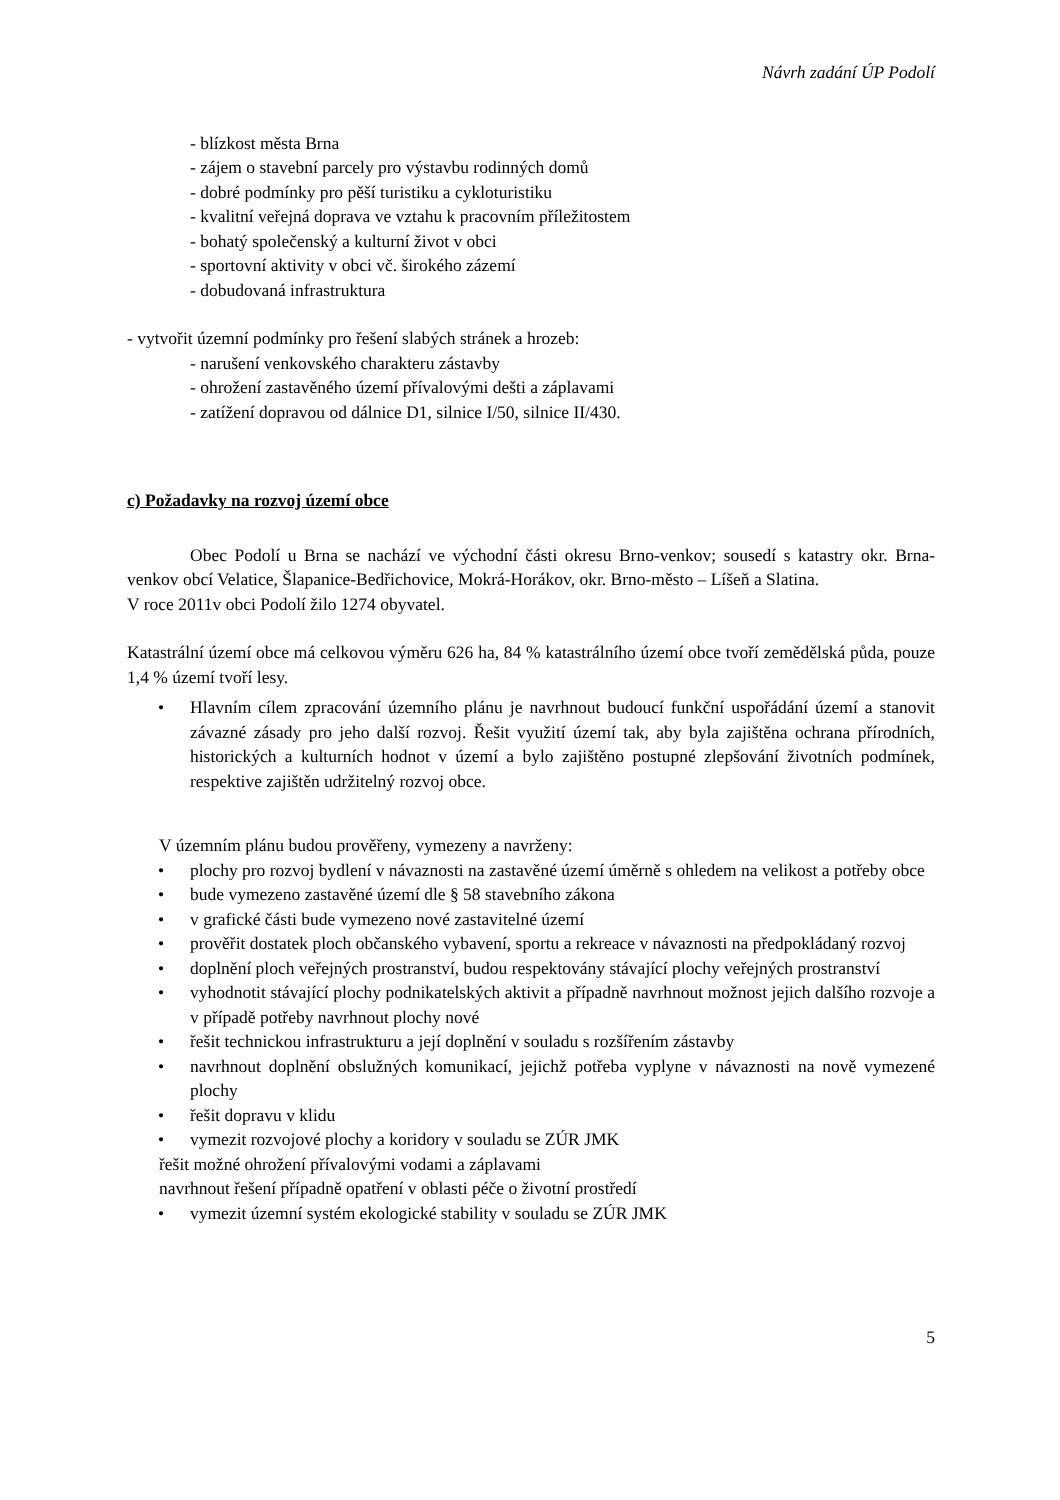Návrh zadání ÚP Podolí
- blízkost města Brna
- zájem o stavební parcely pro výstavbu rodinných domů
- dobré podmínky pro pěší turistiku a cykloturistiku
- kvalitní veřejná doprava ve vztahu k pracovním příležitostem
- bohatý společenský a kulturní život v obci
- sportovní aktivity v obci vč. širokého zázemí
- dobudovaná infrastruktura
- vytvořit územní podmínky pro řešení slabých stránek a hrozeb:
- narušení venkovského charakteru zástavby
- ohrožení zastavěného území přívalovými dešti a záplavami
- zatížení dopravou od dálnice D1, silnice I/50, silnice II/430.
c) Požadavky na rozvoj území obce
Obec Podolí u Brna se nachází ve východní části okresu Brno-venkov; sousedí s katastry okr. Brna-venkov obcí Velatice, Šlapanice-Bedřichovice, Mokrá-Horákov, okr. Brno-město – Líšeň a Slatina.
V roce 2011v obci Podolí žilo 1274 obyvatel.
Katastrální území obce má celkovou výměru 626 ha, 84 % katastrálního území obce tvoří zemědělská půda, pouze 1,4 % území tvoří lesy.
Hlavním cílem zpracování územního plánu je navrhnout budoucí funkční uspořádání území a stanovit závazné zásady pro jeho další rozvoj. Řešit využití území tak, aby byla zajištěna ochrana přírodních, historických a kulturních hodnot v území a bylo zajištěno postupné zlepšování životních podmínek, respektive zajištěn udržitelný rozvoj obce.
V územním plánu budou prověřeny, vymezeny a navrženy:
plochy pro rozvoj bydlení v návaznosti na zastavěné území úměrně s ohledem na velikost a potřeby obce
bude vymezeno zastavěné území dle § 58 stavebního zákona
v grafické části bude vymezeno nové zastavitelné území
prověřit dostatek ploch občanského vybavení, sportu a rekreace v návaznosti na předpokládaný rozvoj
doplnění ploch veřejných prostranství, budou respektovány stávající plochy veřejných prostranství
vyhodnotit stávající plochy podnikatelských aktivit a případně navrhnout možnost jejich dalšího rozvoje a v případě potřeby navrhnout plochy nové
řešit technickou infrastrukturu a její doplnění v souladu s rozšířením zástavby
navrhnout doplnění obslužných komunikací, jejichž potřeba vyplyne v návaznosti na nově vymezené plochy
řešit dopravu v klidu
vymezit rozvojové plochy a koridory v souladu se ZÚR JMK
řešit možné ohrožení přívalovými vodami a záplavami
navrhnout řešení případně opatření v oblasti péče o životní prostředí
vymezit územní systém ekologické stability v souladu se ZÚR JMK
5